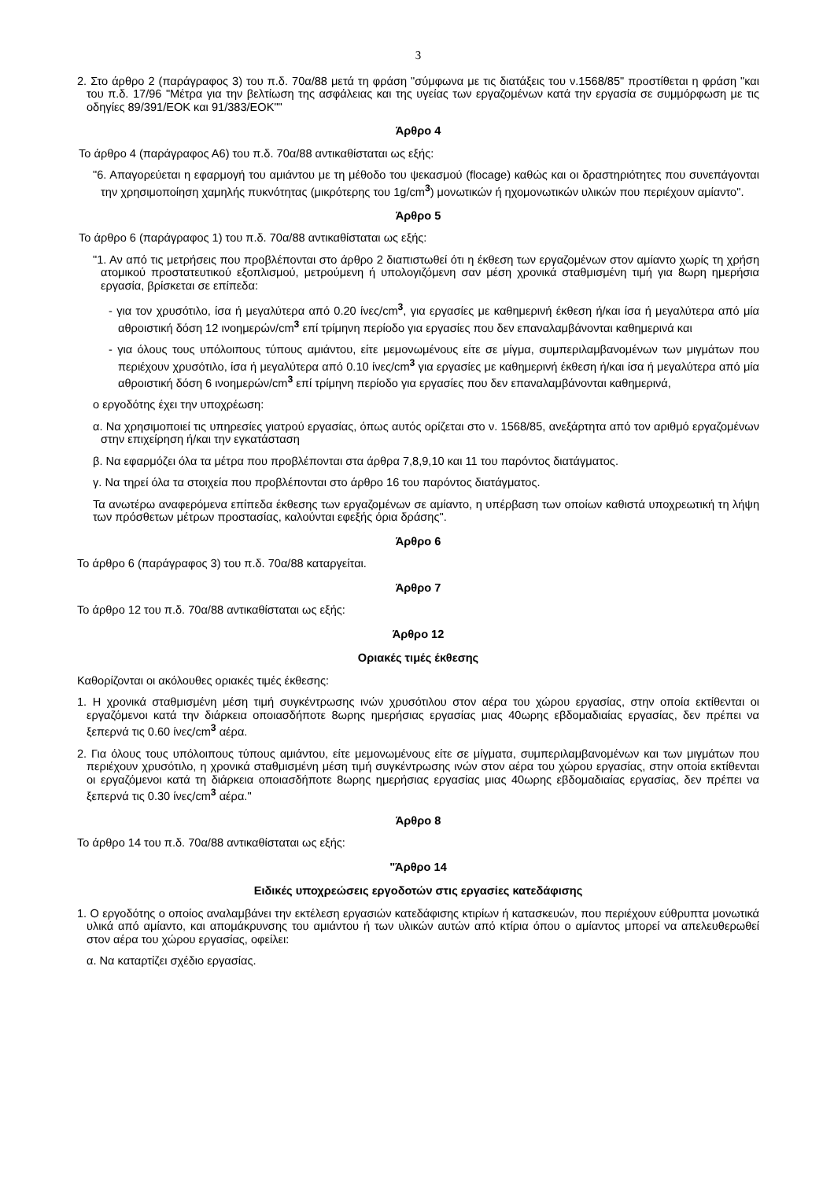3
2. Στο άρθρο 2 (παράγραφος 3) του π.δ. 70α/88 μετά τη φράση "σύμφωνα με τις διατάξεις του ν.1568/85" προστίθεται η φράση "και του π.δ. 17/96 "Μέτρα για την βελτίωση της ασφάλειας και της υγείας των εργαζομένων κατά την εργασία σε συμμόρφωση με τις οδηγίες 89/391/ΕΟΚ και 91/383/ΕΟΚ""
Άρθρο 4
Το άρθρο 4 (παράγραφος Α6) του π.δ. 70α/88 αντικαθίσταται ως εξής:
"6. Απαγορεύεται η εφαρμογή του αμιάντου με τη μέθοδο του ψεκασμού (flocage) καθώς και οι δραστηριότητες που συνεπάγονται την χρησιμοποίηση χαμηλής πυκνότητας (μικρότερης του 1g/cm<sup>3</sup>) μονωτικών ή ηχομονωτικών υλικών που περιέχουν αμίαντο".
Άρθρο 5
Το άρθρο 6 (παράγραφος 1) του π.δ. 70α/88 αντικαθίσταται ως εξής:
"1. Αν από τις μετρήσεις που προβλέπονται στο άρθρο 2 διαπιστωθεί ότι η έκθεση των εργαζομένων στον αμίαντο χωρίς τη χρήση ατομικού προστατευτικού εξοπλισμού, μετρούμενη ή υπολογιζόμενη σαν μέση χρονικά σταθμισμένη τιμή για 8ωρη ημερήσια εργασία, βρίσκεται σε επίπεδα:
- για τον χρυσότιλο, ίσα ή μεγαλύτερα από 0.20 ίνες/cm<sup>3</sup>, για εργασίες με καθημερινή έκθεση ή/και ίσα ή μεγαλύτερα από μία αθροιστική δόση 12 ινοημερών/cm<sup>3</sup> επί τρίμηνη περίοδο για εργασίες που δεν επαναλαμβάνονται καθημερινά και
- για όλους τους υπόλοιπους τύπους αμιάντου, είτε μεμονωμένους είτε σε μίγμα, συμπεριλαμβανομένων των μιγμάτων που περιέχουν χρυσότιλο, ίσα ή μεγαλύτερα από 0.10 ίνες/cm<sup>3</sup> για εργασίες με καθημερινή έκθεση ή/και ίσα ή μεγαλύτερα από μία αθροιστική δόση 6 ινοημερών/cm<sup>3</sup> επί τρίμηνη περίοδο για εργασίες που δεν επαναλαμβάνονται καθημερινά,
ο εργοδότης έχει την υποχρέωση:
α. Να χρησιμοποιεί τις υπηρεσίες γιατρού εργασίας, όπως αυτός ορίζεται στο ν. 1568/85, ανεξάρτητα από τον αριθμό εργαζομένων στην επιχείρηση ή/και την εγκατάσταση
β. Να εφαρμόζει όλα τα μέτρα που προβλέπονται στα άρθρα 7,8,9,10 και 11 του παρόντος διατάγματος.
γ. Να τηρεί όλα τα στοιχεία που προβλέπονται στο άρθρο 16 του παρόντος διατάγματος.
Τα ανωτέρω αναφερόμενα επίπεδα έκθεσης των εργαζομένων σε αμίαντο, η υπέρβαση των οποίων καθιστά υποχρεωτική τη λήψη των πρόσθετων μέτρων προστασίας, καλούνται εφεξής όρια δράσης".
Άρθρο 6
Το άρθρο 6 (παράγραφος 3) του π.δ. 70α/88 καταργείται.
Άρθρο 7
Το άρθρο 12 του π.δ. 70α/88 αντικαθίσταται ως εξής:
Άρθρο 12
Οριακές τιμές έκθεσης
Καθορίζονται οι ακόλουθες οριακές τιμές έκθεσης:
1. Η χρονικά σταθμισμένη μέση τιμή συγκέντρωσης ινών χρυσότιλου στον αέρα του χώρου εργασίας, στην οποία εκτίθενται οι εργαζόμενοι κατά την διάρκεια οποιασδήποτε 8ωρης ημερήσιας εργασίας μιας 40ωρης εβδομαδιαίας εργασίας, δεν πρέπει να ξεπερνά τις 0.60 ίνες/cm<sup>3</sup> αέρα.
2. Για όλους τους υπόλοιπους τύπους αμιάντου, είτε μεμονωμένους είτε σε μίγματα, συμπεριλαμβανομένων και των μιγμάτων που περιέχουν χρυσότιλο, η χρονικά σταθμισμένη μέση τιμή συγκέντρωσης ινών στον αέρα του χώρου εργασίας, στην οποία εκτίθενται οι εργαζόμενοι κατά τη διάρκεια οποιασδήποτε 8ωρης ημερήσιας εργασίας μιας 40ωρης εβδομαδιαίας εργασίας, δεν πρέπει να ξεπερνά τις 0.30 ίνες/cm<sup>3</sup> αέρα."
Άρθρο 8
Το άρθρο 14 του π.δ. 70α/88 αντικαθίσταται ως εξής:
"Άρθρο 14
Ειδικές υποχρεώσεις εργοδοτών στις εργασίες κατεδάφισης
1. Ο εργοδότης ο οποίος αναλαμβάνει την εκτέλεση εργασιών κατεδάφισης κτιρίων ή κατασκευών, που περιέχουν εύθρυπτα μονωτικά υλικά από αμίαντο, και απομάκρυνσης του αμιάντου ή των υλικών αυτών από κτίρια όπου ο αμίαντος μπορεί να απελευθερωθεί στον αέρα του χώρου εργασίας, οφείλει:
α. Να καταρτίζει σχέδιο εργασίας.